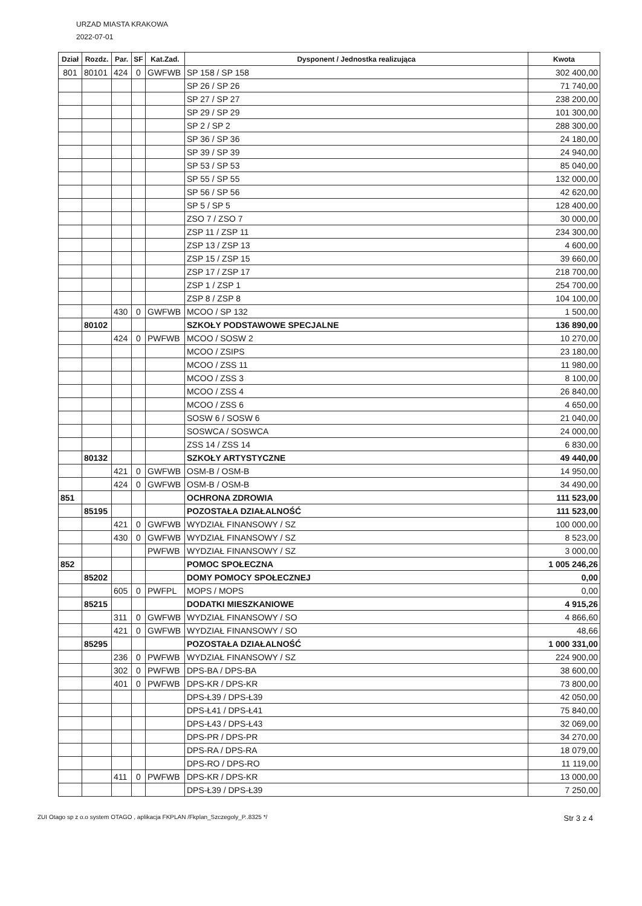URZAD MIASTA KRAKOWA
2022-07-01
| Dział | Rozdz. | Par. | SF | Kat.Zad. | Dysponent / Jednostka realizująca | Kwota |
| --- | --- | --- | --- | --- | --- | --- |
| 801 | 80101 | 424 | 0 | GWFWB | SP 158 / SP 158 | 302 400,00 |
| | | | | | SP 26 / SP 26 | 71 740,00 |
| | | | | | SP 27 / SP 27 | 238 200,00 |
| | | | | | SP 29 / SP 29 | 101 300,00 |
| | | | | | SP 2 / SP 2 | 288 300,00 |
| | | | | | SP 36 / SP 36 | 24 180,00 |
| | | | | | SP 39 / SP 39 | 24 940,00 |
| | | | | | SP 53 / SP 53 | 85 040,00 |
| | | | | | SP 55 / SP 55 | 132 000,00 |
| | | | | | SP 56 / SP 56 | 42 620,00 |
| | | | | | SP 5 / SP 5 | 128 400,00 |
| | | | | | ZSO 7 / ZSO 7 | 30 000,00 |
| | | | | | ZSP 11 / ZSP 11 | 234 300,00 |
| | | | | | ZSP 13 / ZSP 13 | 4 600,00 |
| | | | | | ZSP 15 / ZSP 15 | 39 660,00 |
| | | | | | ZSP 17 / ZSP 17 | 218 700,00 |
| | | | | | ZSP 1 / ZSP 1 | 254 700,00 |
| | | | | | ZSP 8 / ZSP 8 | 104 100,00 |
| | | 430 | 0 | GWFWB | MCOO / SP 132 | 1 500,00 |
| | 80102 | | | | SZKOŁY PODSTAWOWE SPECJALNE | 136 890,00 |
| | | 424 | 0 | PWFWB | MCOO / SOSW 2 | 10 270,00 |
| | | | | | MCOO / ZSIPS | 23 180,00 |
| | | | | | MCOO / ZSS 11 | 11 980,00 |
| | | | | | MCOO / ZSS 3 | 8 100,00 |
| | | | | | MCOO / ZSS 4 | 26 840,00 |
| | | | | | MCOO / ZSS 6 | 4 650,00 |
| | | | | | SOSW 6 / SOSW 6 | 21 040,00 |
| | | | | | SOSWCA / SOSWCA | 24 000,00 |
| | | | | | ZSS 14 / ZSS 14 | 6 830,00 |
| | 80132 | | | | SZKOŁY ARTYSTYCZNE | 49 440,00 |
| | | 421 | 0 | GWFWB | OSM-B / OSM-B | 14 950,00 |
| | | 424 | 0 | GWFWB | OSM-B / OSM-B | 34 490,00 |
| 851 | | | | | OCHRONA ZDROWIA | 111 523,00 |
| | 85195 | | | | POZOSTAŁA DZIAŁALNOŚĆ | 111 523,00 |
| | | 421 | 0 | GWFWB | WYDZIAŁ FINANSOWY / SZ | 100 000,00 |
| | | 430 | 0 | GWFWB | WYDZIAŁ FINANSOWY / SZ | 8 523,00 |
| | | | | PWFWB | WYDZIAŁ FINANSOWY / SZ | 3 000,00 |
| 852 | | | | | POMOC SPOŁECZNA | 1 005 246,26 |
| | 85202 | | | | DOMY POMOCY SPOŁECZNEJ | 0,00 |
| | | 605 | 0 | PWFPL | MOPS / MOPS | 0,00 |
| | 85215 | | | | DODATKI MIESZKANIOWE | 4 915,26 |
| | | 311 | 0 | GWFWB | WYDZIAŁ FINANSOWY / SO | 4 866,60 |
| | | 421 | 0 | GWFWB | WYDZIAŁ FINANSOWY / SO | 48,66 |
| | 85295 | | | | POZOSTAŁA DZIAŁALNOŚĆ | 1 000 331,00 |
| | | 236 | 0 | PWFWB | WYDZIAŁ FINANSOWY / SZ | 224 900,00 |
| | | 302 | 0 | PWFWB | DPS-BA / DPS-BA | 38 600,00 |
| | | 401 | 0 | PWFWB | DPS-KR / DPS-KR | 73 800,00 |
| | | | | | DPS-Ł39 / DPS-Ł39 | 42 050,00 |
| | | | | | DPS-Ł41 / DPS-Ł41 | 75 840,00 |
| | | | | | DPS-Ł43 / DPS-Ł43 | 32 069,00 |
| | | | | | DPS-PR / DPS-PR | 34 270,00 |
| | | | | | DPS-RA / DPS-RA | 18 079,00 |
| | | | | | DPS-RO / DPS-RO | 11 119,00 |
| | | 411 | 0 | PWFWB | DPS-KR / DPS-KR | 13 000,00 |
| | | | | | DPS-Ł39 / DPS-Ł39 | 7 250,00 |
ZUI Otago sp z o.o system OTAGO , aplikacja FKPLAN /Fkplan_Szczegoly_P..8325 */ Str 3 z 4